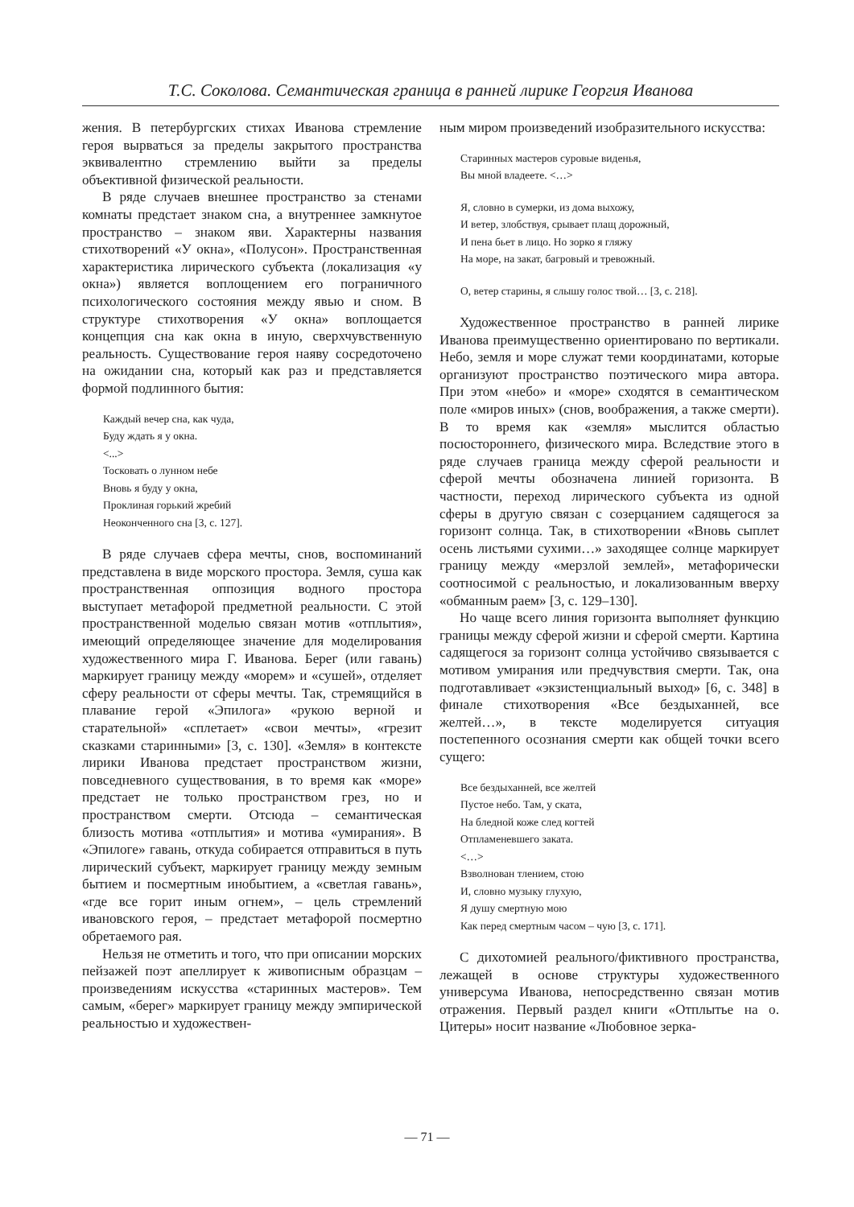Т.С. Соколова. Семантическая граница в ранней лирике Георгия Иванова
жения. В петербургских стихах Иванова стремление героя вырваться за пределы закрытого пространства эквивалентно стремлению выйти за пределы объективной физической реальности.
В ряде случаев внешнее пространство за стенами комнаты предстает знаком сна, а внутреннее замкнутое пространство – знаком яви. Характерны названия стихотворений «У окна», «Полусон». Пространственная характеристика лирического субъекта (локализация «у окна») является воплощением его пограничного психологического состояния между явью и сном. В структуре стихотворения «У окна» воплощается концепция сна как окна в иную, сверхчувственную реальность. Существование героя наяву сосредоточено на ожидании сна, который как раз и представляется формой подлинного бытия:
Каждый вечер сна, как чуда,
Буду ждать я у окна.
<...>
Тосковать о лунном небе
Вновь я буду у окна,
Проклиная горький жребий
Неоконченного сна [3, с. 127].
В ряде случаев сфера мечты, снов, воспоминаний представлена в виде морского простора. Земля, суша как пространственная оппозиция водного простора выступает метафорой предметной реальности. С этой пространственной моделью связан мотив «отплытия», имеющий определяющее значение для моделирования художественного мира Г. Иванова. Берег (или гавань) маркирует границу между «морем» и «сушей», отделяет сферу реальности от сферы мечты. Так, стремящийся в плавание герой «Эпилога» «рукою верной и старательной» «сплетает» «свои мечты», «грезит сказками старинными» [3, с. 130]. «Земля» в контексте лирики Иванова предстает пространством жизни, повседневного существования, в то время как «море» предстает не только пространством грез, но и пространством смерти. Отсюда – семантическая близость мотива «отплытия» и мотива «умирания». В «Эпилоге» гавань, откуда собирается отправиться в путь лирический субъект, маркирует границу между земным бытием и посмертным инобытием, а «светлая гавань», «где все горит иным огнем», – цель стремлений ивановского героя, – предстает метафорой посмертно обретаемого рая.
Нельзя не отметить и того, что при описании морских пейзажей поэт апеллирует к живописным образцам – произведениям искусства «старинных мастеров». Тем самым, «берег» маркирует границу между эмпирической реальностью и художествен-
ным миром произведений изобразительного искусства:
Старинных мастеров суровые виденья,
Вы мной владеете. <…>
Я, словно в сумерки, из дома выхожу,
И ветер, злобствуя, срывает плащ дорожный,
И пена бьет в лицо. Но зорко я гляжу
На море, на закат, багровый и тревожный.
О, ветер старины, я слышу голос твой… [3, с. 218].
Художественное пространство в ранней лирике Иванова преимущественно ориентировано по вертикали. Небо, земля и море служат теми координатами, которые организуют пространство поэтического мира автора. При этом «небо» и «море» сходятся в семантическом поле «миров иных» (снов, воображения, а также смерти). В то время как «земля» мыслится областью посюстороннего, физического мира. Вследствие этого в ряде случаев граница между сферой реальности и сферой мечты обозначена линией горизонта. В частности, переход лирического субъекта из одной сферы в другую связан с созерцанием садящегося за горизонт солнца. Так, в стихотворении «Вновь сыплет осень листьями сухими…» заходящее солнце маркирует границу между «мерзлой землей», метафорически соотносимой с реальностью, и локализованным вверху «обманным раем» [3, с. 129–130].
Но чаще всего линия горизонта выполняет функцию границы между сферой жизни и сферой смерти. Картина садящегося за горизонт солнца устойчиво связывается с мотивом умирания или предчувствия смерти. Так, она подготавливает «экзистенциальный выход» [6, с. 348] в финале стихотворения «Все бездыханней, все желтей…», в тексте моделируется ситуация постепенного осознания смерти как общей точки всего сущего:
Все бездыханней, все желтей
Пустое небо. Там, у ската,
На бледной коже след когтей
Отпламеневшего заката.
<…>
Взволнован тлением, стою
И, словно музыку глухую,
Я душу смертную мою
Как перед смертным часом – чую [3, с. 171].
С дихотомией реального/фиктивного пространства, лежащей в основе структуры художественного универсума Иванова, непосредственно связан мотив отражения. Первый раздел книги «Отплытье на о. Цитеры» носит название «Любовное зерка-
— 71 —